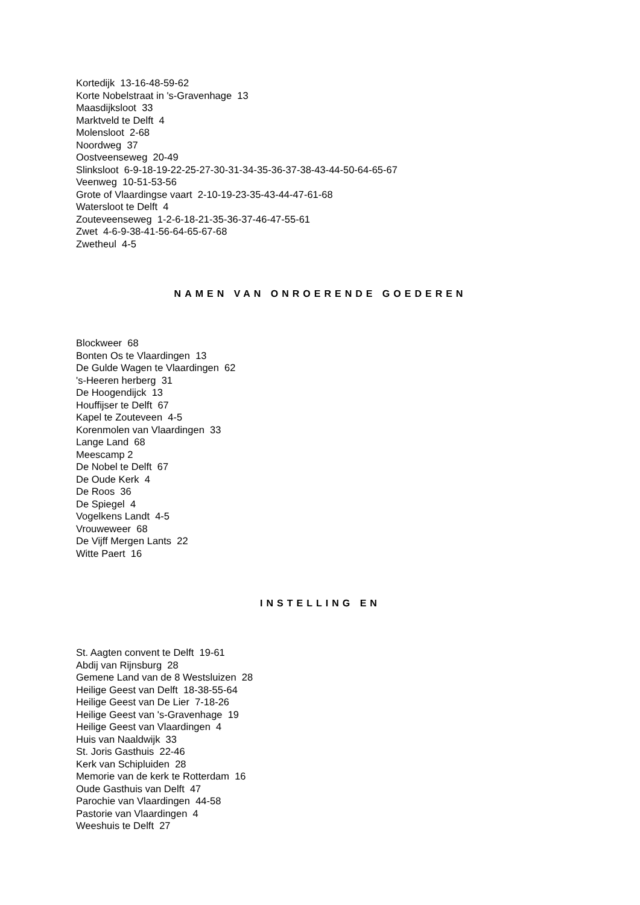Kortedijk 13-16-48-59-62
Korte Nobelstraat in 's-Gravenhage 13
Maasdijksloot 33
Marktveld te Delft 4
Molensloot 2-68
Noordweg 37
Oostveenseweg 20-49
Slinksloot 6-9-18-19-22-25-27-30-31-34-35-36-37-38-43-44-50-64-65-67
Veenweg 10-51-53-56
Grote of Vlaardingse vaart 2-10-19-23-35-43-44-47-61-68
Watersloot te Delft 4
Zouteveenseweg 1-2-6-18-21-35-36-37-46-47-55-61
Zwet 4-6-9-38-41-56-64-65-67-68
Zwetheul 4-5
NAMEN VAN ONROERENDE GOEDEREN
Blockweer 68
Bonten Os te Vlaardingen 13
De Gulde Wagen te Vlaardingen 62
's-Heeren herberg 31
De Hoogendijck 13
Houffijser te Delft 67
Kapel te Zouteveen 4-5
Korenmolen van Vlaardingen 33
Lange Land 68
Meescamp 2
De Nobel te Delft 67
De Oude Kerk 4
De Roos 36
De Spiegel 4
Vogelkens Landt 4-5
Vrouweweer 68
De Vijff Mergen Lants 22
Witte Paert 16
INSTELLING EN
St. Aagten convent te Delft 19-61
Abdij van Rijnsburg 28
Gemene Land van de 8 Westsluizen 28
Heilige Geest van Delft 18-38-55-64
Heilige Geest van De Lier 7-18-26
Heilige Geest van 's-Gravenhage 19
Heilige Geest van Vlaardingen 4
Huis van Naaldwijk 33
St. Joris Gasthuis 22-46
Kerk van Schipluiden 28
Memorie van de kerk te Rotterdam 16
Oude Gasthuis van Delft 47
Parochie van Vlaardingen 44-58
Pastorie van Vlaardingen 4
Weeshuis te Delft 27